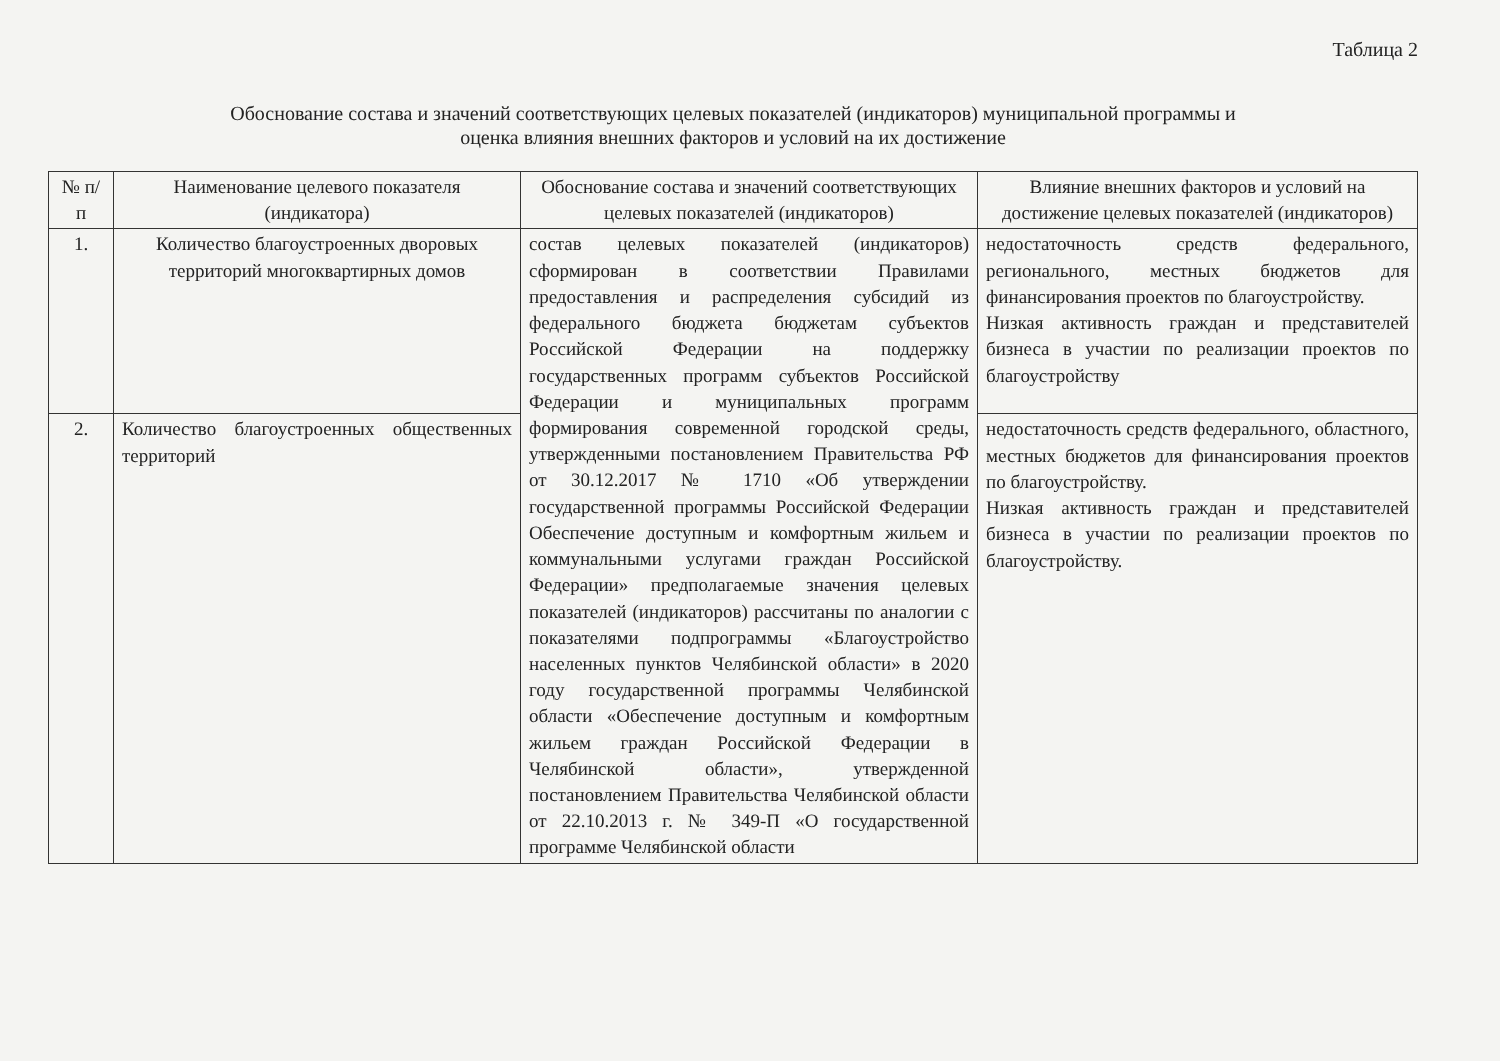Таблица 2
Обоснование состава и значений соответствующих целевых показателей (индикаторов) муниципальной программы и
оценка влияния внешних факторов и условий на их достижение
| № п/п | Наименование целевого показателя (индикатора) | Обоснование состава и значений соответствующих целевых показателей (индикаторов) | Влияние внешних факторов и условий на достижение целевых показателей (индикаторов) |
| --- | --- | --- | --- |
| 1. | Количество благоустроенных дворовых территорий многоквартирных домов | состав целевых показателей (индикаторов) сформирован в соответствии Правилами предоставления и распределения субсидий из федерального бюджета бюджетам субъектов Российской Федерации на поддержку государственных программ субъектов Российской Федерации и муниципальных программ формирования современной городской среды, утвержденными постановлением Правительства РФ от 30.12.2017 № 1710 «Об утверждении государственной программы Российской Федерации Обеспечение доступным и комфортным жильем и коммунальными услугами граждан Российской Федерации» предполагаемые значения целевых показателей (индикаторов) рассчитаны по аналогии с показателями подпрограммы «Благоустройство населенных пунктов Челябинской области» в 2020 году государственной программы Челябинской области «Обеспечение доступным и комфортным жильем граждан Российской Федерации в Челябинской области», утвержденной постановлением Правительства Челябинской области от 22.10.2013 г. № 349-П «О государственной программе Челябинской области | недостаточность средств федерального, регионального, местных бюджетов для финансирования проектов по благоустройству. Низкая активность граждан и представителей бизнеса в участии по реализации проектов по благоустройству |
| 2. | Количество благоустроенных общественных территорий | | недостаточность средств федерального, областного, местных бюджетов для финансирования проектов по благоустройству. Низкая активность граждан и представителей бизнеса в участии по реализации проектов по благоустройству. |